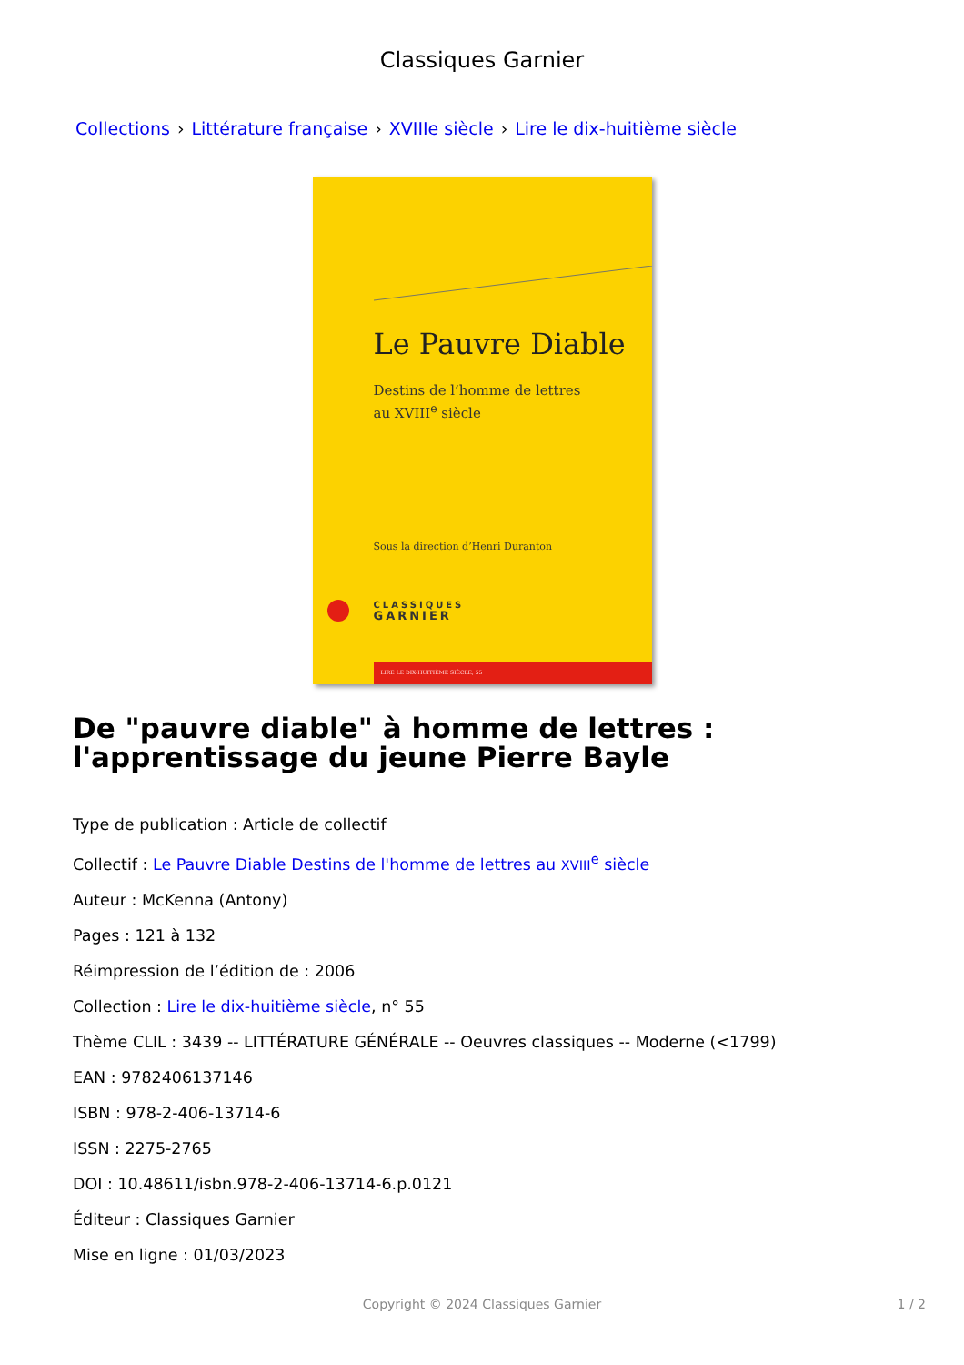Classiques Garnier
Collections › Littérature française › XVIIIe siècle › Lire le dix-huitième siècle
Le Pauvre Diable
Destins de l’homme de lettres
au XVIII<sup>e</sup> siècle
Sous la direction d’Henri Duranton
CLASSIQUES
GARNIER
LIRE LE DIX-HUITIÈME SIÈCLE, 55
De "pauvre diable" à homme de lettres : l'apprentissage du jeune Pierre Bayle
Type de publication : Article de collectif
Collectif : Le Pauvre Diable Destins de l'homme de lettres au XVIII<sup>e</sup> siècle
Auteur : McKenna (Antony)
Pages : 121 à 132
Réimpression de l’édition de : 2006
Collection : Lire le dix-huitième siècle, n° 55
Thème CLIL : 3439 -- LITTÉRATURE GÉNÉRALE -- Oeuvres classiques -- Moderne (<1799)
EAN : 9782406137146
ISBN : 978-2-406-13714-6
ISSN : 2275-2765
DOI : 10.48611/isbn.978-2-406-13714-6.p.0121
Éditeur : Classiques Garnier
Mise en ligne : 01/03/2023
Copyright © 2024 Classiques Garnier 1 / 2